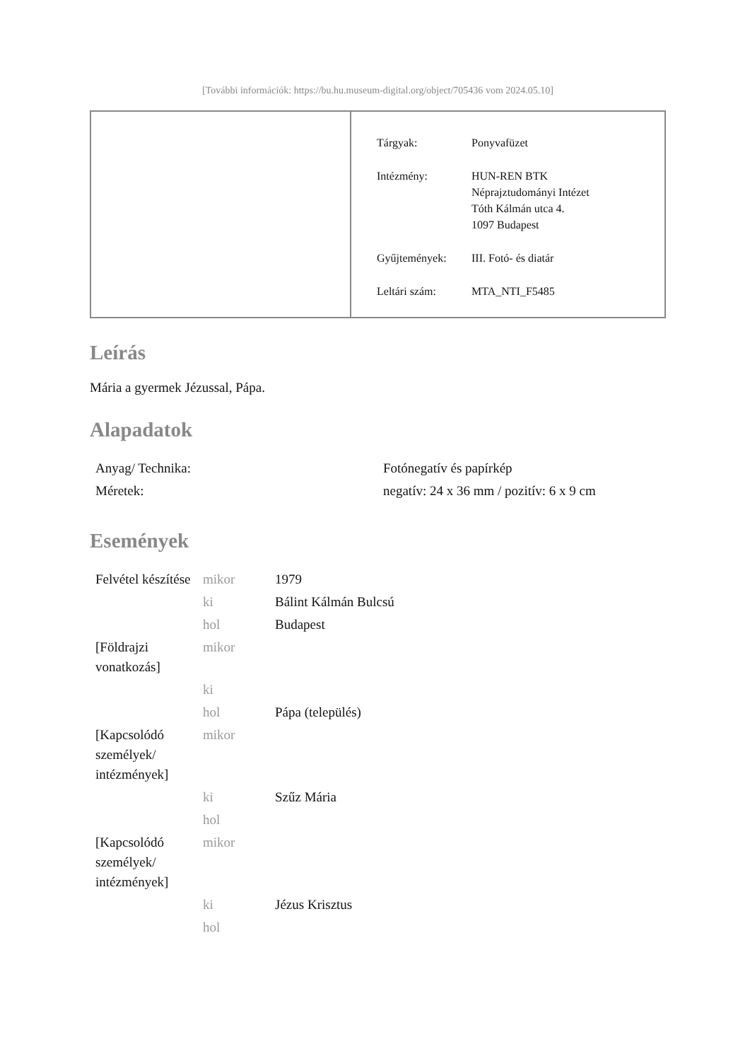[További információk: https://bu.hu.museum-digital.org/object/705436 vom 2024.05.10]
| Tárgyak: | Ponyvafüzet |
| Intézmény: | HUN-REN BTK Néprajztudományi Intézet Tóth Kálmán utca 4. 1097 Budapest |
| Gyűjtemények: | III. Fotó- és diatár |
| Leltári szám: | MTA_NTI_F5485 |
Leírás
Mária a gyermek Jézussal, Pápa.
Alapadatok
| Anyag/ Technika: | Fotónegatív és papírkép |
| Méretek: | negatív: 24 x 36 mm / pozitív: 6 x 9 cm |
Események
| Felvétel készítése | mikor | 1979 |
| | ki | Bálint Kálmán Bulcsú |
| | hol | Budapest |
| [Földrajzi vonatkozás] | mikor | |
| | ki | |
| | hol | Pápa (település) |
| [Kapcsolódó személyek/ intézmények] | mikor | |
| | ki | Szűz Mária |
| | hol | |
| [Kapcsolódó személyek/ intézmények] | mikor | |
| | ki | Jézus Krisztus |
| | hol | |